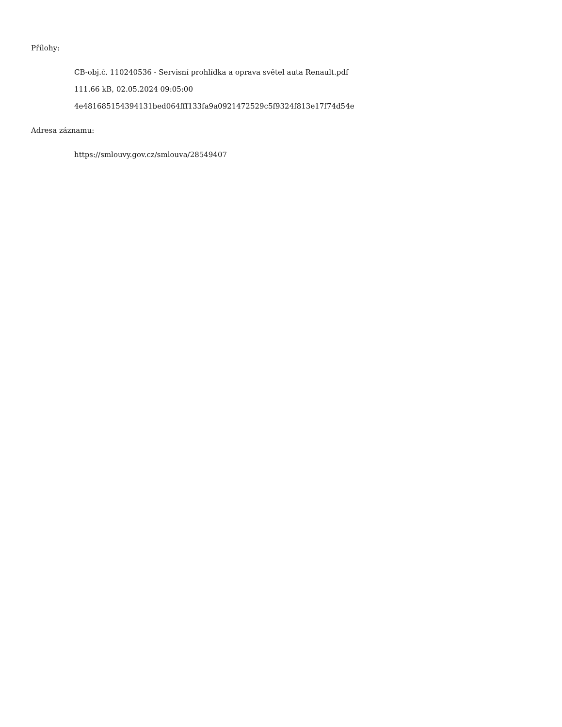Přílohy:
CB-obj.č. 110240536 - Servisní prohlídka a oprava světel auta Renault.pdf
111.66 kB, 02.05.2024 09:05:00
4e481685154394131bed064fff133fa9a0921472529c5f9324f813e17f74d54e
Adresa záznamu:
https://smlouvy.gov.cz/smlouva/28549407